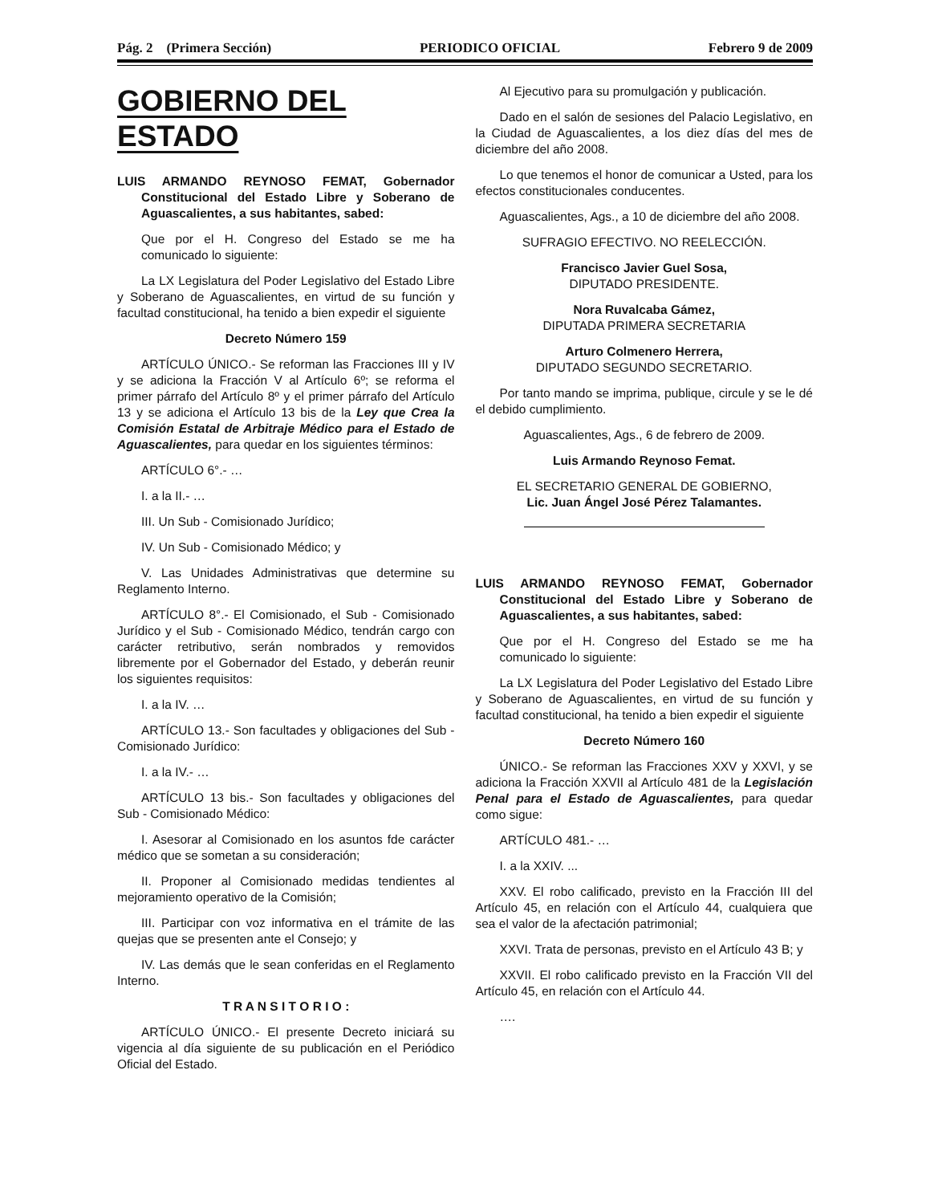Pág. 2 (Primera Sección) PERIODICO OFICIAL Febrero 9 de 2009
GOBIERNO DEL ESTADO
LUIS ARMANDO REYNOSO FEMAT, Gobernador Constitucional del Estado Libre y Soberano de Aguascalientes, a sus habitantes, sabed:
Que por el H. Congreso del Estado se me ha comunicado lo siguiente:
La LX Legislatura del Poder Legislativo del Estado Libre y Soberano de Aguascalientes, en virtud de su función y facultad constitucional, ha tenido a bien expedir el siguiente
Decreto Número 159
ARTÍCULO ÚNICO.- Se reforman las Fracciones III y IV y se adiciona la Fracción V al Artículo 6º; se reforma el primer párrafo del Artículo 8º y el primer párrafo del Artículo 13 y se adiciona el Artículo 13 bis de la Ley que Crea la Comisión Estatal de Arbitraje Médico para el Estado de Aguascalientes, para quedar en los siguientes términos:
ARTÍCULO 6°.- …
I. a la II.- …
III. Un Sub - Comisionado Jurídico;
IV. Un Sub - Comisionado Médico; y
V. Las Unidades Administrativas que determine su Reglamento Interno.
ARTÍCULO 8°.- El Comisionado, el Sub - Comisionado Jurídico y el Sub - Comisionado Médico, tendrán cargo con carácter retributivo, serán nombrados y removidos libremente por el Gobernador del Estado, y deberán reunir los siguientes requisitos:
I. a la IV. …
ARTÍCULO 13.- Son facultades y obligaciones del Sub - Comisionado Jurídico:
I. a la IV.- …
ARTÍCULO 13 bis.- Son facultades y obligaciones del Sub - Comisionado Médico:
I. Asesorar al Comisionado en los asuntos fde carácter médico que se sometan a su consideración;
II. Proponer al Comisionado medidas tendientes al mejoramiento operativo de la Comisión;
III. Participar con voz informativa en el trámite de las quejas que se presenten ante el Consejo; y
IV. Las demás que le sean conferidas en el Reglamento Interno.
T R A N S I T O R I O :
ARTÍCULO ÚNICO.- El presente Decreto iniciará su vigencia al día siguiente de su publicación en el Periódico Oficial del Estado.
Al Ejecutivo para su promulgación y publicación.
Dado en el salón de sesiones del Palacio Legislativo, en la Ciudad de Aguascalientes, a los diez días del mes de diciembre del año 2008.
Lo que tenemos el honor de comunicar a Usted, para los efectos constitucionales conducentes.
Aguascalientes, Ags., a 10 de diciembre del año 2008.
SUFRAGIO EFECTIVO. NO REELECCIÓN.
Francisco Javier Guel Sosa,
DIPUTADO PRESIDENTE.
Nora Ruvalcaba Gámez,
DIPUTADA PRIMERA SECRETARIA
Arturo Colmenero Herrera,
DIPUTADO SEGUNDO SECRETARIO.
Por tanto mando se imprima, publique, circule y se le dé el debido cumplimiento.
Aguascalientes, Ags., 6 de febrero de 2009.
Luis Armando Reynoso Femat.
EL SECRETARIO GENERAL DE GOBIERNO,
Lic. Juan Ángel José Pérez Talamantes.
LUIS ARMANDO REYNOSO FEMAT, Gobernador Constitucional del Estado Libre y Soberano de Aguascalientes, a sus habitantes, sabed:
Que por el H. Congreso del Estado se me ha comunicado lo siguiente:
La LX Legislatura del Poder Legislativo del Estado Libre y Soberano de Aguascalientes, en virtud de su función y facultad constitucional, ha tenido a bien expedir el siguiente
Decreto Número 160
ÚNICO.- Se reforman las Fracciones XXV y XXVI, y se adiciona la Fracción XXVII al Artículo 481 de la Legislación Penal para el Estado de Aguascalientes, para quedar como sigue:
ARTÍCULO 481.- …
I. a la XXIV. ...
XXV. El robo calificado, previsto en la Fracción III del Artículo 45, en relación con el Artículo 44, cualquiera que sea el valor de la afectación patrimonial;
XXVI. Trata de personas, previsto en el Artículo 43 B; y
XXVII. El robo calificado previsto en la Fracción VII del Artículo 45, en relación con el Artículo 44.
….